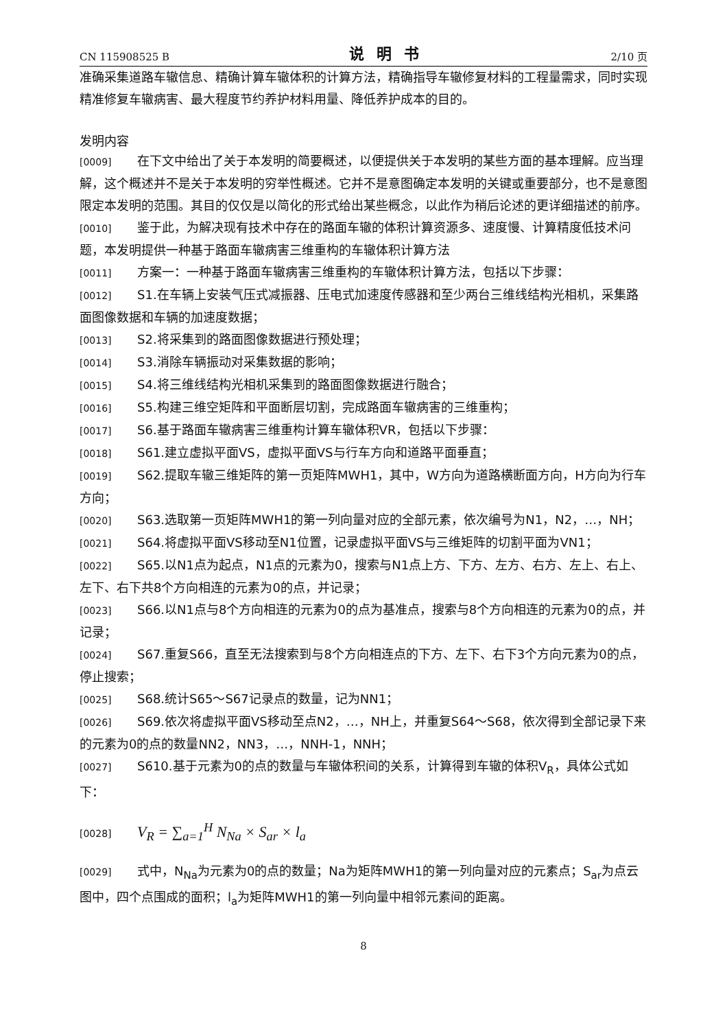CN 115908525 B 说明书 2/10 页
准确采集道路车辙信息、精确计算车辙体积的计算方法，精确指导车辙修复材料的工程量需求，同时实现精准修复车辙病害、最大程度节约养护材料用量、降低养护成本的目的。
发明内容
[0009] 在下文中给出了关于本发明的简要概述，以便提供关于本发明的某些方面的基本理解。应当理解，这个概述并不是关于本发明的穷举性概述。它并不是意图确定本发明的关键或重要部分，也不是意图限定本发明的范围。其目的仅仅是以简化的形式给出某些概念，以此作为稍后论述的更详细描述的前序。
[0010] 鉴于此，为解决现有技术中存在的路面车辙的体积计算资源多、速度慢、计算精度低技术问题，本发明提供一种基于路面车辙病害三维重构的车辙体积计算方法
[0011] 方案一：一种基于路面车辙病害三维重构的车辙体积计算方法，包括以下步骤：
[0012] S1.在车辆上安装气压式减振器、压电式加速度传感器和至少两台三维线结构光相机，采集路面图像数据和车辆的加速度数据；
[0013] S2.将采集到的路面图像数据进行预处理；
[0014] S3.消除车辆振动对采集数据的影响；
[0015] S4.将三维线结构光相机采集到的路面图像数据进行融合；
[0016] S5.构建三维空矩阵和平面断层切割，完成路面车辙病害的三维重构；
[0017] S6.基于路面车辙病害三维重构计算车辙体积VR，包括以下步骤：
[0018] S61.建立虚拟平面VS，虚拟平面VS与行车方向和道路平面垂直；
[0019] S62.提取车辙三维矩阵的第一页矩阵MWH1，其中，W方向为道路横断面方向，H方向为行车方向；
[0020] S63.选取第一页矩阵MWH1的第一列向量对应的全部元素，依次编号为N1，N2，…，NH；
[0021] S64.将虚拟平面VS移动至N1位置，记录虚拟平面VS与三维矩阵的切割平面为VN1；
[0022] S65.以N1点为起点，N1点的元素为0，搜索与N1点上方、下方、左方、右方、左上、右上、左下、右下共8个方向相连的元素为0的点，并记录；
[0023] S66.以N1点与8个方向相连的元素为0的点为基准点，搜索与8个方向相连的元素为0的点，并记录；
[0024] S67.重复S66，直至无法搜索到与8个方向相连点的下方、左下、右下3个方向元素为0的点，停止搜索；
[0025] S68.统计S65～S67记录点的数量，记为NN1；
[0026] S69.依次将虚拟平面VS移动至点N2，…，NH上，并重复S64～S68，依次得到全部记录下来的元素为0的点的数量NN2，NN3，…，NNH-1，NNH；
[0027] S610.基于元素为0的点的数量与车辙体积间的关系，计算得到车辙的体积V<sub>R</sub>，具体公式如下：
[0028] V<sub>R</sub> = ∑<sub>a=1</sub><sup>H</sup> N<sub>Na</sub> × S<sub>ar</sub> × l<sub>a</sub>
[0029] 式中，N<sub>Na</sub>为元素为0的点的数量；Na为矩阵MWH1的第一列向量对应的元素点；S<sub>ar</sub>为点云图中，四个点围成的面积；l<sub>a</sub>为矩阵MWH1的第一列向量中相邻元素间的距离。
8